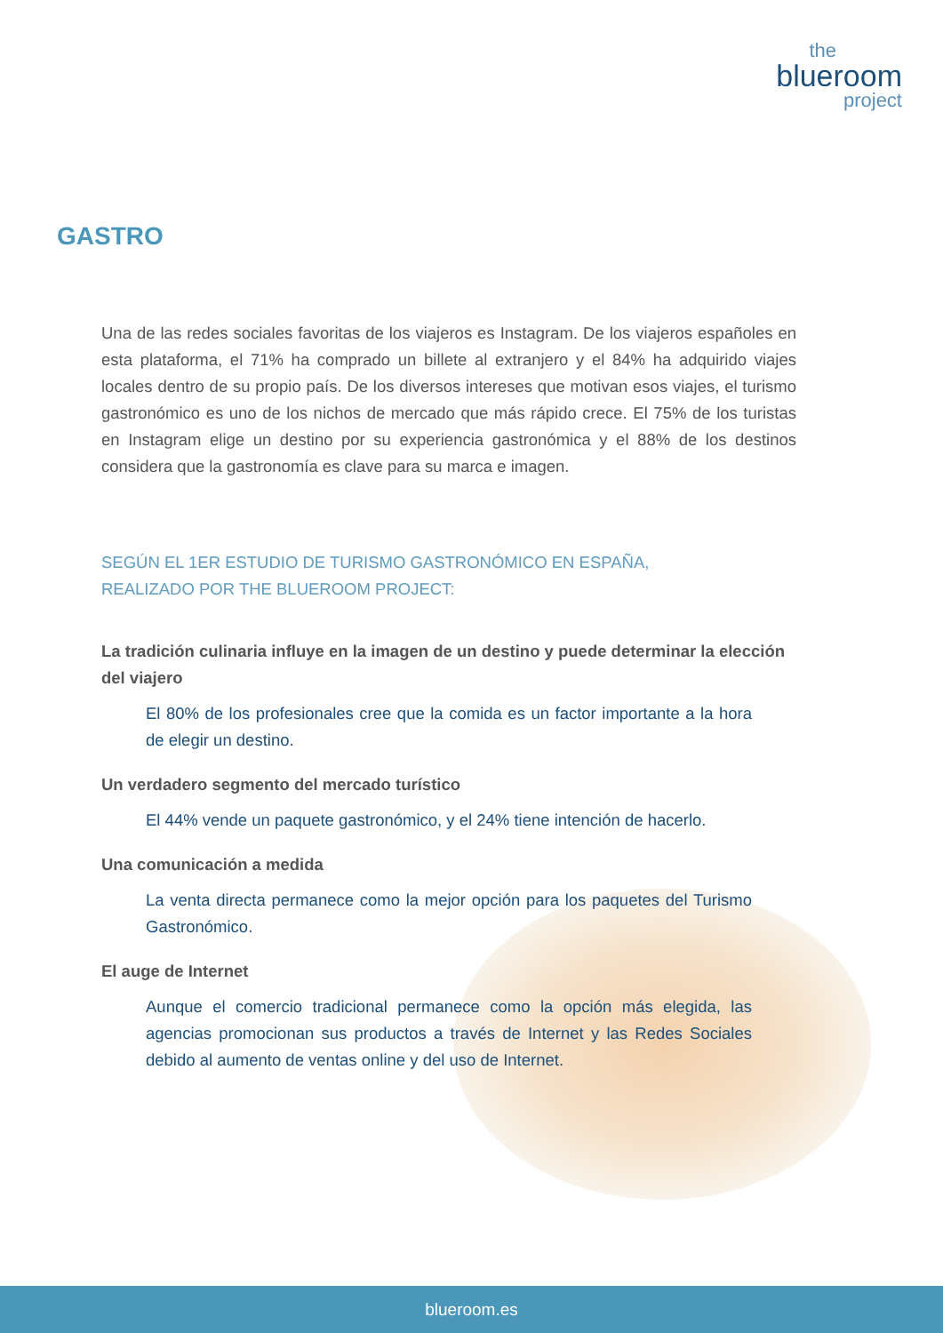the
blueroom
project
GASTRO
Una de las redes sociales favoritas de los viajeros es Instagram. De los viajeros españoles en esta plataforma, el 71% ha comprado un billete al extranjero y el 84% ha adquirido viajes locales dentro de su propio país. De los diversos intereses que motivan esos viajes, el turismo gastronómico es uno de los nichos de mercado que más rápido crece. El 75% de los turistas en Instagram elige un destino por su experiencia gastronómica y el 88% de los destinos considera que la gastronomía es clave para su marca e imagen.
SEGÚN EL 1ER ESTUDIO DE TURISMO GASTRONÓMICO EN ESPAÑA,
REALIZADO POR THE BLUEROOM PROJECT:
La tradición culinaria influye en la imagen de un destino y puede determinar la elección del viajero
El 80% de los profesionales cree que la comida es un factor importante a la hora de elegir un destino.
Un verdadero segmento del mercado turístico
El 44% vende un paquete gastronómico, y el 24% tiene intención de hacerlo.
Una comunicación a medida
La venta directa permanece como la mejor opción para los paquetes del Turismo Gastronómico.
El auge de Internet
Aunque el comercio tradicional permanece como la opción más elegida, las agencias promocionan sus productos a través de Internet y las Redes Sociales debido al aumento de ventas online y del uso de Internet.
blueroom.es